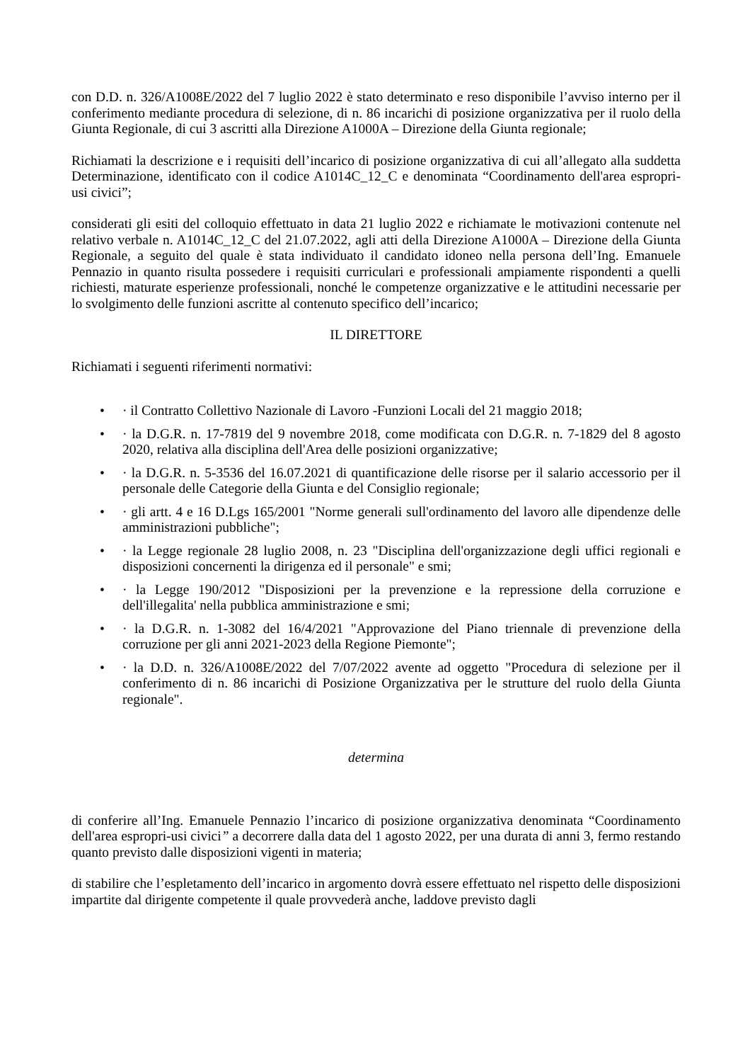con D.D. n. 326/A1008E/2022 del 7 luglio 2022 è stato determinato e reso disponibile l’avviso interno per il conferimento mediante procedura di selezione, di n. 86 incarichi di posizione organizzativa per il ruolo della Giunta Regionale, di cui 3 ascritti alla Direzione A1000A – Direzione della Giunta regionale;
Richiamati la descrizione e i requisiti dell’incarico di posizione organizzativa di cui all’allegato alla suddetta Determinazione, identificato con il codice A1014C_12_C e denominata “Coordinamento dell'area espropri-usi civici”;
considerati gli esiti del colloquio effettuato in data 21 luglio 2022 e richiamate le motivazioni contenute nel relativo verbale n. A1014C_12_C del 21.07.2022, agli atti della Direzione A1000A – Direzione della Giunta Regionale, a seguito del quale è stata individuato il candidato idoneo nella persona dell’Ing. Emanuele Pennazio in quanto risulta possedere i requisiti curriculari e professionali ampiamente rispondenti a quelli richiesti, maturate esperienze professionali, nonché le competenze organizzative e le attitudini necessarie per lo svolgimento delle funzioni ascritte al contenuto specifico dell’incarico;
IL DIRETTORE
Richiamati i seguenti riferimenti normativi:
• · il Contratto Collettivo Nazionale di Lavoro -Funzioni Locali del 21 maggio 2018;
• · la D.G.R. n. 17-7819 del 9 novembre 2018, come modificata con D.G.R. n. 7-1829 del 8 agosto 2020, relativa alla disciplina dell'Area delle posizioni organizzative;
• · la D.G.R. n. 5-3536 del 16.07.2021 di quantificazione delle risorse per il salario accessorio per il personale delle Categorie della Giunta e del Consiglio regionale;
• · gli artt. 4 e 16 D.Lgs 165/2001 "Norme generali sull'ordinamento del lavoro alle dipendenze delle amministrazioni pubbliche";
• · la Legge regionale 28 luglio 2008, n. 23 "Disciplina dell'organizzazione degli uffici regionali e disposizioni concernenti la dirigenza ed il personale" e smi;
• · la Legge 190/2012 "Disposizioni per la prevenzione e la repressione della corruzione e dell'illegalita' nella pubblica amministrazione e smi;
• · la D.G.R. n. 1-3082 del 16/4/2021 "Approvazione del Piano triennale di prevenzione della corruzione per gli anni 2021-2023 della Regione Piemonte";
• · la D.D. n. 326/A1008E/2022 del 7/07/2022 avente ad oggetto "Procedura di selezione per il conferimento di n. 86 incarichi di Posizione Organizzativa per le strutture del ruolo della Giunta regionale".
determina
di conferire all’Ing. Emanuele Pennazio l’incarico di posizione organizzativa denominata “Coordinamento dell'area espropri-usi civici” a decorrere dalla data del 1 agosto 2022, per una durata di anni 3, fermo restando quanto previsto dalle disposizioni vigenti in materia;
di stabilire che l’espletamento dell’incarico in argomento dovrà essere effettuato nel rispetto delle disposizioni impartite dal dirigente competente il quale provvederà anche, laddove previsto dagli